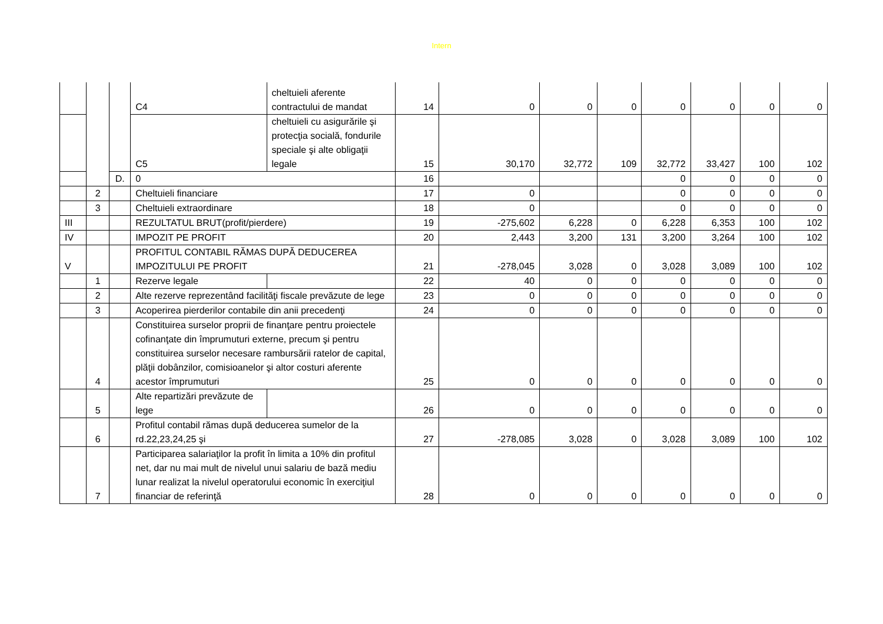Intern
| | | | C4 | cheltuieli aferente contractului de mandat | 14 | 0 | 0 | 0 | 0 | 0 | 0 | 0 |
| | | | C5 | cheltuieli cu asigurările şi protecţia socială, fondurile speciale şi alte obligaţii legale | 15 | 30,170 | 32,772 | 109 | 32,772 | 33,427 | 100 | 102 |
| | | D. | 0 | | 16 | | | | 0 | 0 | 0 | 0 |
| | 2 | | Cheltuieli financiare | | 17 | 0 | | | 0 | 0 | 0 | 0 |
| | 3 | | Cheltuieli extraordinare | | 18 | 0 | | | 0 | 0 | 0 | 0 |
| III | | | REZULTATUL BRUT(profit/pierdere) | | 19 | -275,602 | 6,228 | 0 | 6,228 | 6,353 | 100 | 102 |
| IV | | | IMPOZIT PE PROFIT | | 20 | 2,443 | 3,200 | 131 | 3,200 | 3,264 | 100 | 102 |
| V | | | PROFITUL CONTABIL RĂMAS DUPĂ DEDUCEREA IMPOZITULUI PE PROFIT | | 21 | -278,045 | 3,028 | 0 | 3,028 | 3,089 | 100 | 102 |
| | 1 | | Rezerve legale | | 22 | 40 | 0 | 0 | 0 | 0 | 0 | 0 |
| | 2 | | Alte rezerve reprezentând facilităţi fiscale prevăzute de lege | | 23 | 0 | 0 | 0 | 0 | 0 | 0 | 0 |
| | 3 | | Acoperirea pierderilor contabile din anii precedenţi | | 24 | 0 | 0 | 0 | 0 | 0 | 0 | 0 |
| | 4 | | Constituirea surselor proprii de finanţare pentru proiectele cofinanţate din împrumuturi externe, precum şi pentru constituirea surselor necesare rambursării ratelor de capital, plăţii dobânzilor, comisioanelor şi altor costuri aferente acestor împrumuturi | | 25 | 0 | 0 | 0 | 0 | 0 | 0 | 0 |
| | 5 | | Alte repartizări prevăzute de lege | | 26 | 0 | 0 | 0 | 0 | 0 | 0 | 0 |
| | 6 | | Profitul contabil rămas după deducerea sumelor de la rd.22,23,24,25 şi | | 27 | -278,085 | 3,028 | 0 | 3,028 | 3,089 | 100 | 102 |
| | 7 | | Participarea salariaţilor la profit în limita a 10% din profitul net, dar nu mai mult de nivelul unui salariu de bază mediu lunar realizat la nivelul operatorului economic în exerciţiul financiar de referinţă | | 28 | 0 | 0 | 0 | 0 | 0 | 0 | 0 |